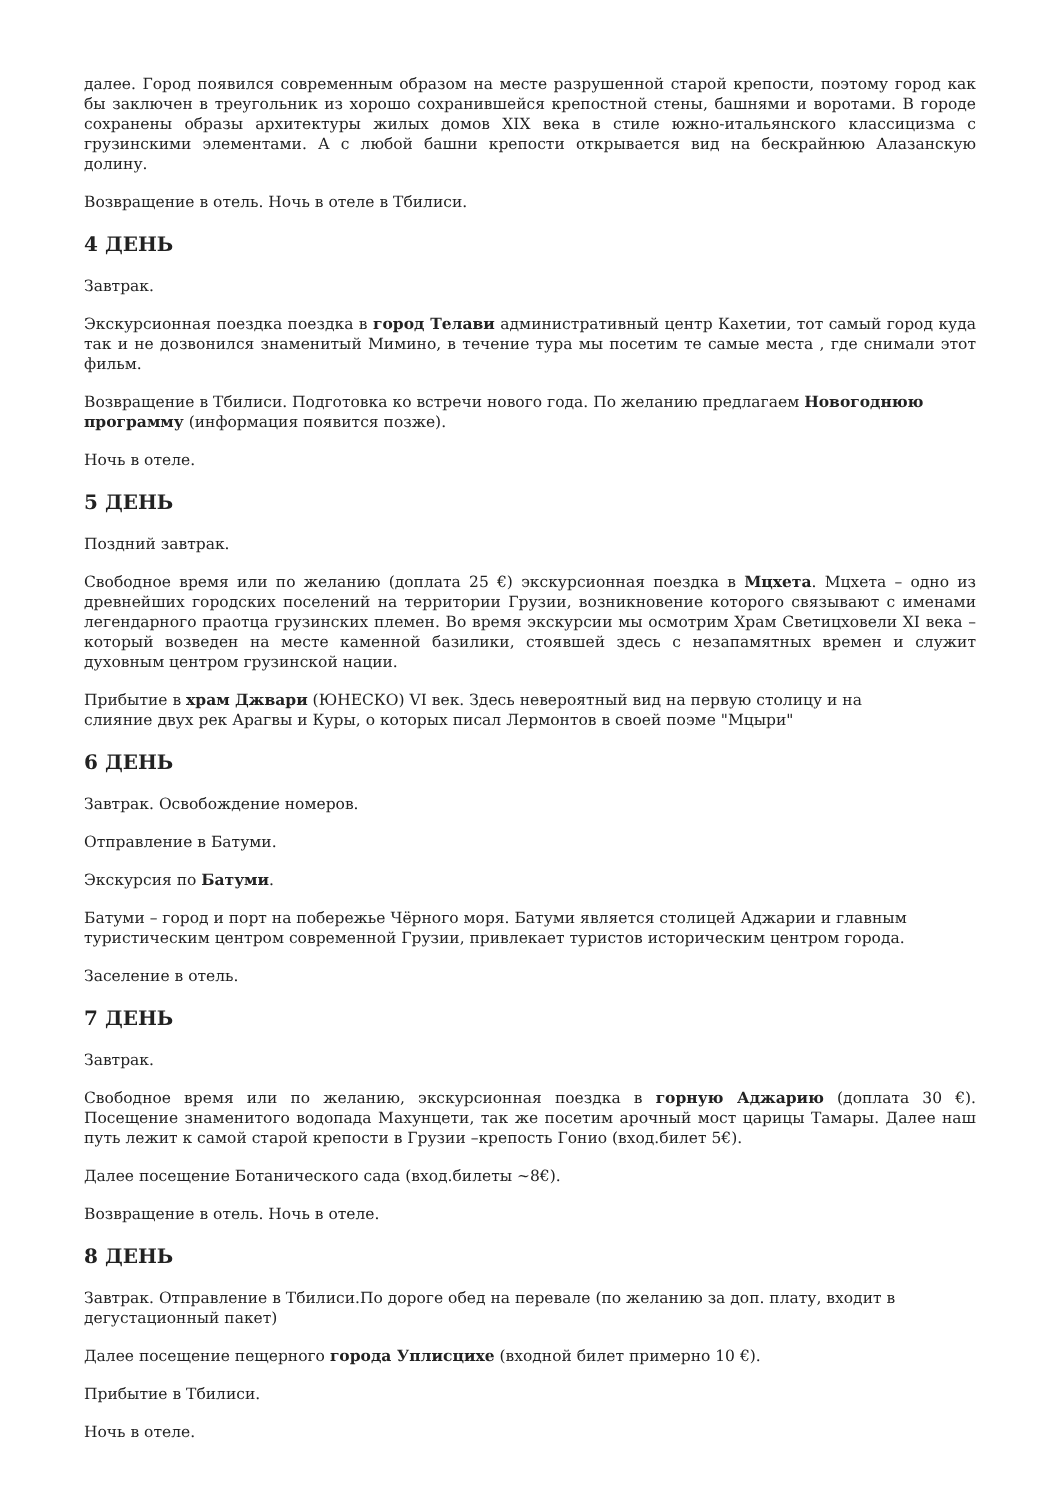далее. Город появился современным образом на месте разрушенной старой крепости, поэтому город как бы заключен в треугольник из хорошо сохранившейся крепостной стены, башнями и воротами. В городе сохранены образы архитектуры жилых домов XIX века в стиле южно-итальянского классицизма с грузинскими элементами. А с любой башни крепости открывается вид на бескрайнюю Алазанскую долину.
Возвращение в отель. Ночь в отеле в Тбилиси.
4 ДЕНЬ
Завтрак.
Экскурсионная поездка поездка в город Телави административный центр Кахетии, тот самый город куда так и не дозвонился знаменитый Мимино, в течение тура мы посетим те самые места , где снимали этот фильм.
Возвращение в Тбилиси. Подготовка ко встречи нового года. По желанию предлагаем Новогоднюю программу (информация появится позже).
Ночь в отеле.
5 ДЕНЬ
Поздний завтрак.
Свободное время или по желанию (доплата 25 €) экскурсионная поездка в Мцхета. Мцхета – одно из древнейших городских поселений на территории Грузии, возникновение которого связывают с именами легендарного праотца грузинских племен. Во время экскурсии мы осмотрим Храм Светицховели XI века – который возведен на месте каменной базилики, стоявшей здесь с незапамятных времен и служит духовным центром грузинской нации.
Прибытие в храм Джвари (ЮНЕСКО) VI век. Здесь невероятный вид на первую столицу и на
слияние двух рек Арагвы и Куры, о которых писал Лермонтов в своей поэме "Мцыри"
6 ДЕНЬ
Завтрак. Освобождение номеров.
Отправление в Батуми.
Экскурсия по Батуми.
Батуми – город и порт на побережье Чёрного моря. Батуми является столицей Аджарии и главным туристическим центром современной Грузии, привлекает туристов историческим центром города.
Заселение в отель.
7 ДЕНЬ
Завтрак.
Свободное время или по желанию, экскурсионная поездка в горную Аджарию (доплата 30 €). Посещение знаменитого водопада Махунцети, так же посетим арочный мост царицы Тамары. Далее наш путь лежит к самой старой крепости в Грузии –крепость Гонио (вход.билет 5€).
Далее посещение Ботанического сада (вход.билеты ~8€).
Возвращение в отель. Ночь в отеле.
8 ДЕНЬ
Завтрак. Отправление в Тбилиси.По дороге обед на перевале (по желанию за доп. плату, входит в дегустационный пакет)
Далее посещение пещерного города Уплисцихе (входной билет примерно 10 €).
Прибытие в Тбилиси.
Ночь в отеле.